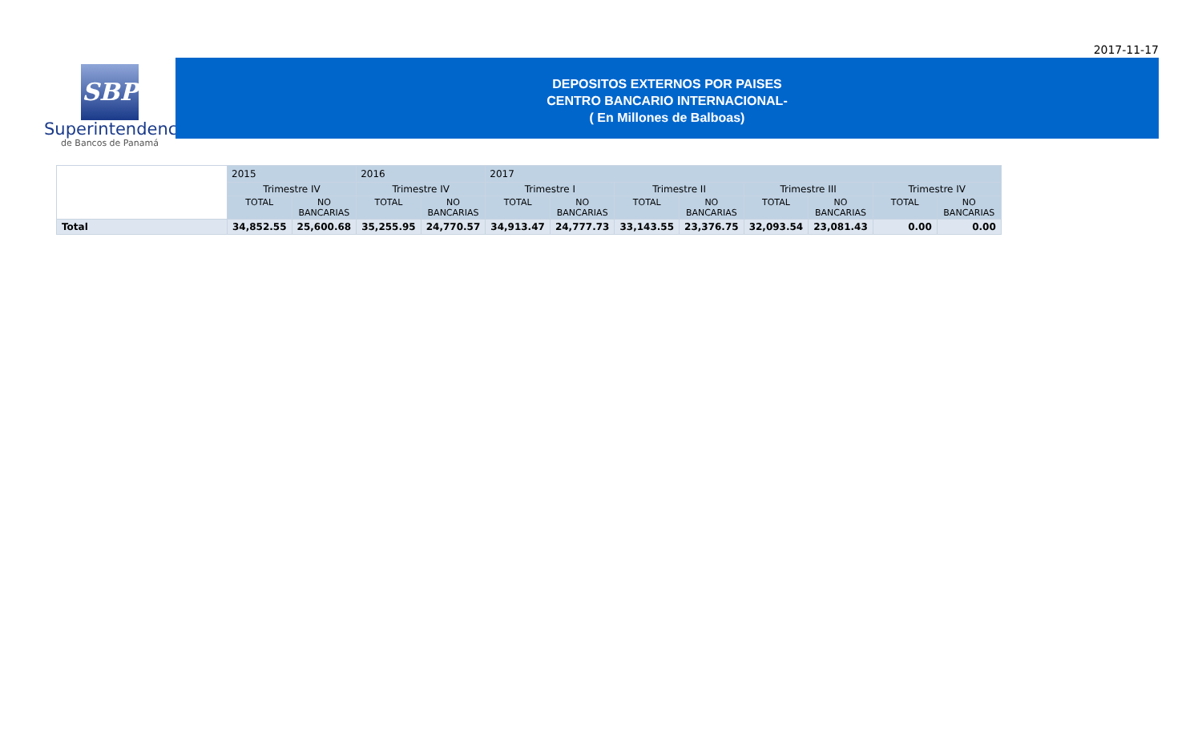2017-11-17
SBP
Superintendencia
de Bancos de Panamá
DEPOSITOS EXTERNOS POR PAISES
CENTRO BANCARIO INTERNACIONAL-
( En Millones de Balboas)
| | 2015 | | 2016 | | 2017 | | | | | | | |
| | Trimestre IV | | Trimestre IV | | Trimestre I | | Trimestre II | | Trimestre III | | Trimestre IV | |
| | TOTAL | NO BANCARIAS | TOTAL | NO BANCARIAS | TOTAL | NO BANCARIAS | TOTAL | NO BANCARIAS | TOTAL | NO BANCARIAS | TOTAL | NO BANCARIAS |
| Total | 34,852.55 | 25,600.68 | 35,255.95 | 24,770.57 | 34,913.47 | 24,777.73 | 33,143.55 | 23,376.75 | 32,093.54 | 23,081.43 | 0.00 | 0.00 |